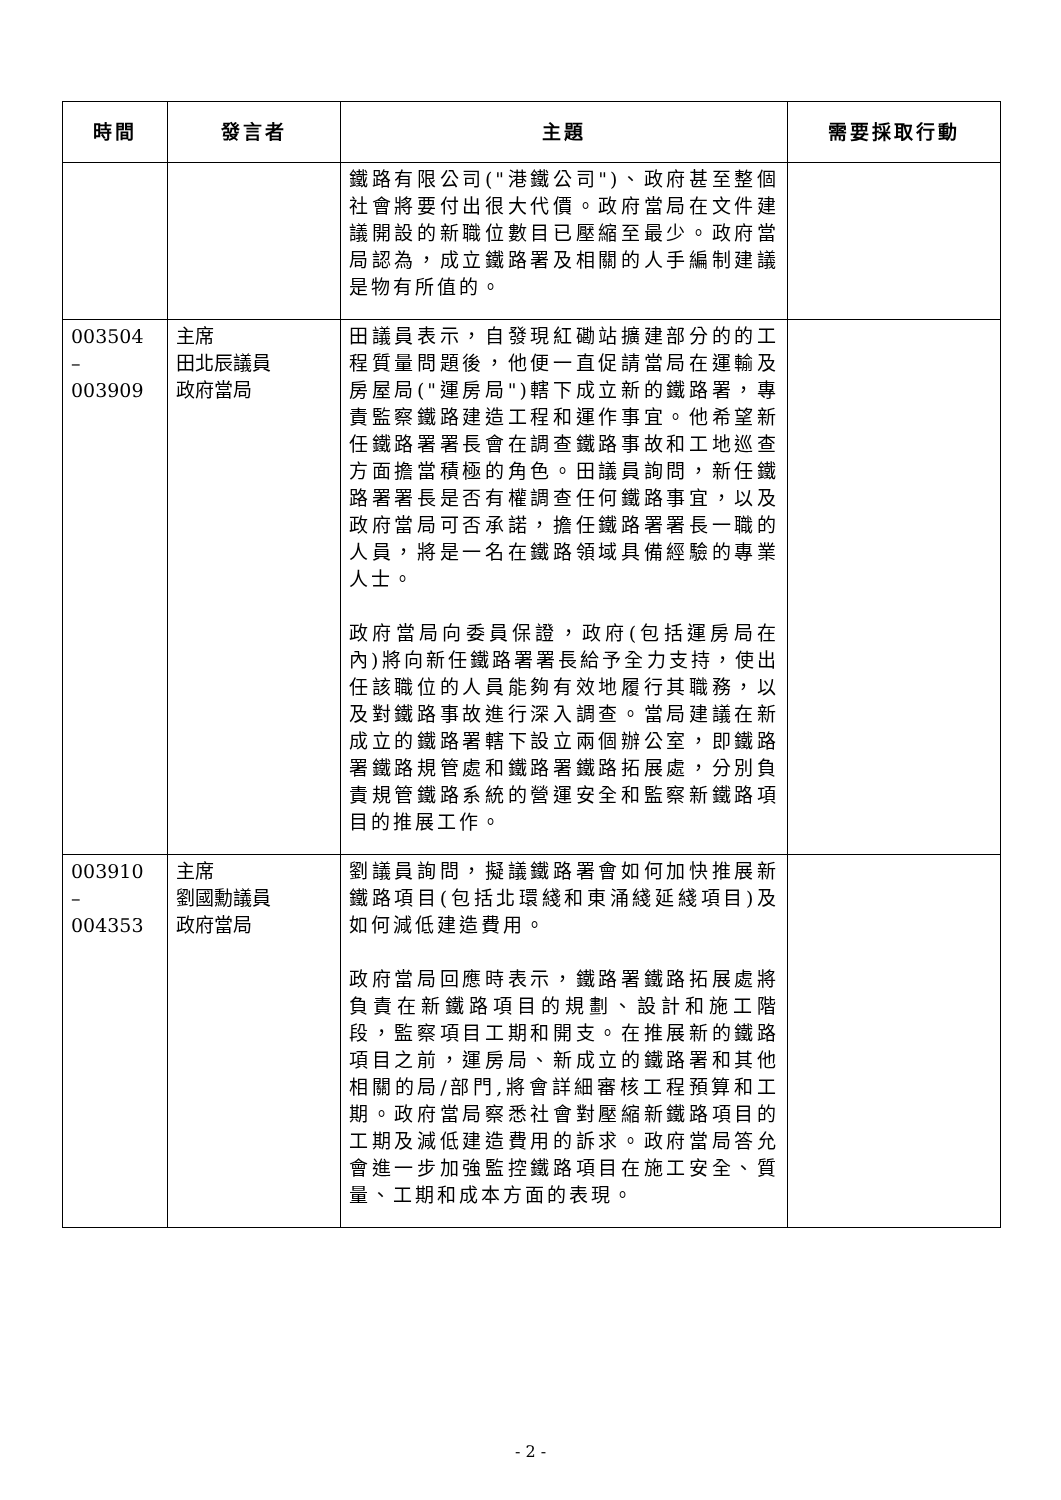| 時間 | 發言者 | 主題 | 需要採取行動 |
| --- | --- | --- | --- |
| | | 鐵路有限公司("港鐵公司")、政府甚至整個社會將要付出很大代價。政府當局在文件建議開設的新職位數目已壓縮至最少。政府當局認為，成立鐵路署及相關的人手編制建議是物有所值的。 | |
| 003504 – 003909 | 主席 田北辰議員 政府當局 | 田議員表示，自發現紅磡站擴建部分的的工程質量問題後，他便一直促請當局在運輸及房屋局("運房局")轄下成立新的鐵路署，專責監察鐵路建造工程和運作事宜。他希望新任鐵路署署長會在調查鐵路事故和工地巡查方面擔當積極的角色。田議員詢問，新任鐵路署署長是否有權調查任何鐵路事宜，以及政府當局可否承諾，擔任鐵路署署長一職的人員，將是一名在鐵路領域具備經驗的專業人士。 政府當局向委員保證，政府(包括運房局在內)將向新任鐵路署署長給予全力支持，使出任該職位的人員能夠有效地履行其職務，以及對鐵路事故進行深入調查。當局建議在新成立的鐵路署轄下設立兩個辦公室，即鐵路署鐵路規管處和鐵路署鐵路拓展處，分別負責規管鐵路系統的營運安全和監察新鐵路項目的推展工作。 | |
| 003910 – 004353 | 主席 劉國勳議員 政府當局 | 劉議員詢問，擬議鐵路署會如何加快推展新鐵路項目(包括北環綫和東涌綫延綫項目)及如何減低建造費用。 政府當局回應時表示，鐵路署鐵路拓展處將負責在新鐵路項目的規劃、設計和施工階段，監察項目工期和開支。在推展新的鐵路項目之前，運房局、新成立的鐵路署和其他相關的局/部門,將會詳細審核工程預算和工期。政府當局察悉社會對壓縮新鐵路項目的工期及減低建造費用的訴求。政府當局答允會進一步加強監控鐵路項目在施工安全、質量、工期和成本方面的表現。 | |
- 2 -